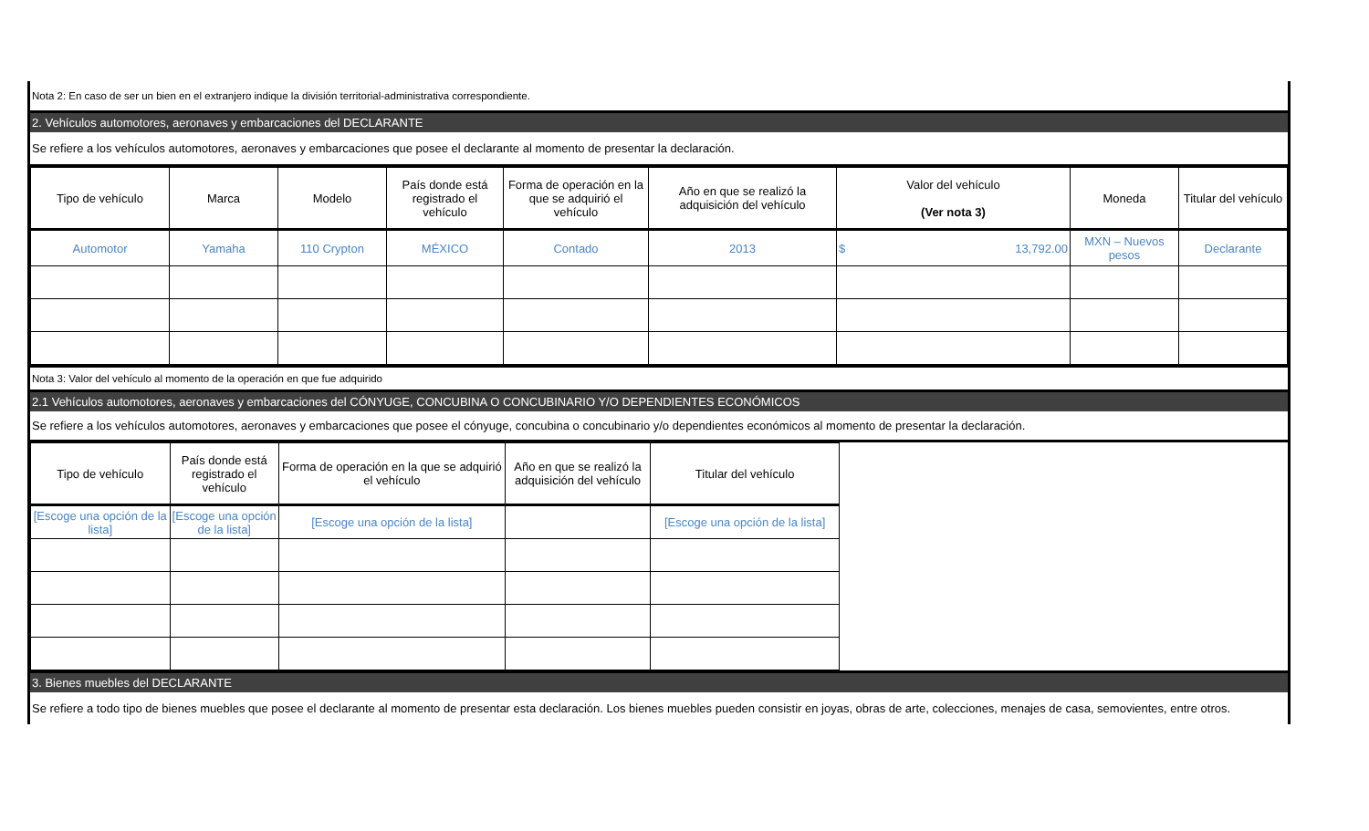Nota 2: En caso de ser un bien en el extranjero indique la división territorial-administrativa correspondiente.
2. Vehículos automotores, aeronaves y embarcaciones del DECLARANTE
Se refiere a los vehículos automotores, aeronaves y embarcaciones que posee el declarante al momento de presentar la declaración.
| Tipo de vehículo | Marca | Modelo | País donde está registrado el vehículo | Forma de operación en la que se adquirió el vehículo | Año en que se realizó la adquisición del vehículo | Valor del vehículo (Ver nota 3) | Moneda | Titular del vehículo |
| --- | --- | --- | --- | --- | --- | --- | --- | --- |
| Automotor | Yamaha | 110 Crypton | MÉXICO | Contado | 2013 | $ 13,792.00 | MXN – Nuevos pesos | Declarante |
Nota 3: Valor del vehículo al momento de la operación en que fue adquirido
2.1 Vehículos automotores, aeronaves y embarcaciones del CÓNYUGE, CONCUBINA O CONCUBINARIO Y/O DEPENDIENTES ECONÓMICOS
Se refiere a los vehículos automotores, aeronaves y embarcaciones que posee el cónyuge, concubina o concubinario y/o dependientes económicos al momento de presentar la declaración.
| Tipo de vehículo | País donde está registrado el vehículo | Forma de operación en la que se adquirió el vehículo | Año en que se realizó la adquisición del vehículo | Titular del vehículo |
| --- | --- | --- | --- | --- |
| [Escoge una opción de la lista] | [Escoge una opción de la lista] | [Escoge una opción de la lista] | | [Escoge una opción de la lista] |
3. Bienes muebles del DECLARANTE
Se refiere a todo tipo de bienes muebles que posee el declarante al momento de presentar esta declaración. Los bienes muebles pueden consistir en joyas, obras de arte, colecciones, menajes de casa, semovientes, entre otros.